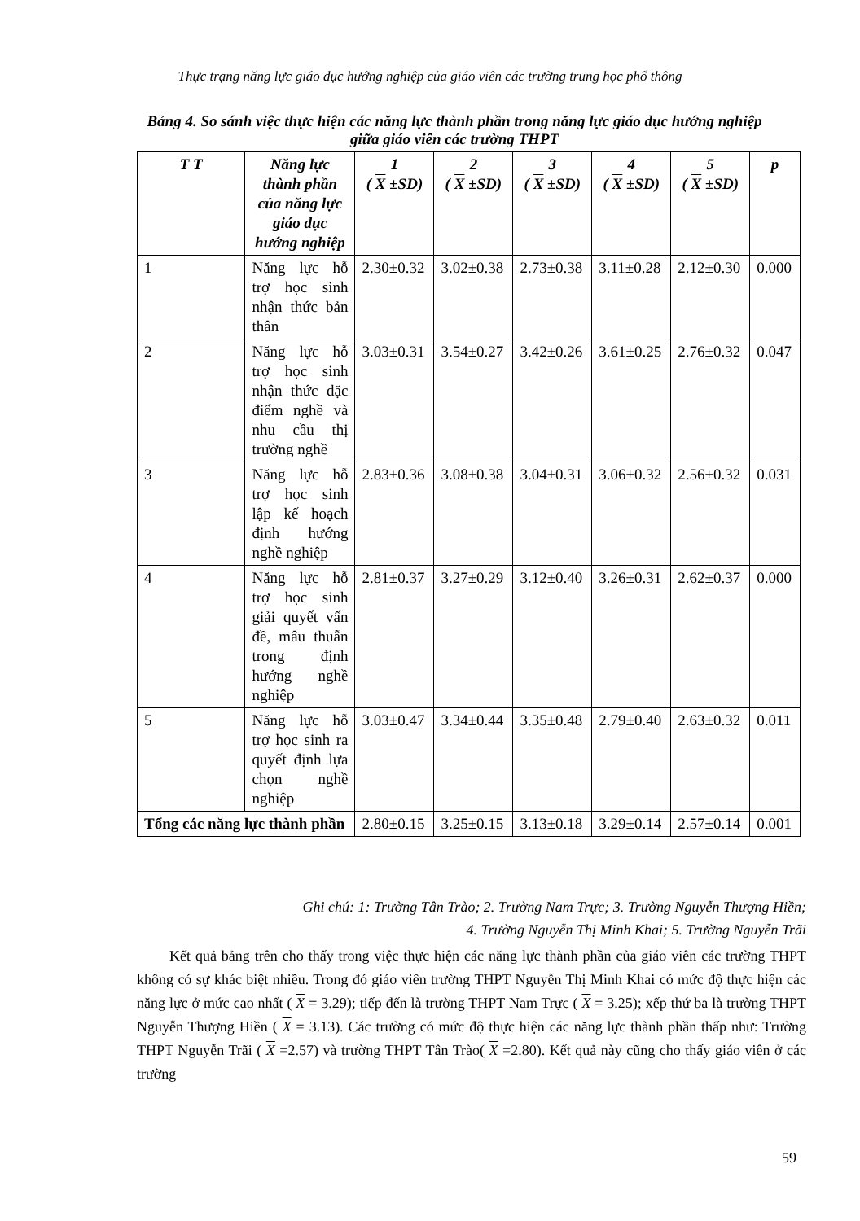Thực trạng năng lực giáo dục hướng nghiệp của giáo viên các trường trung học phổ thông
Bảng 4. So sánh việc thực hiện các năng lực thành phần trong năng lực giáo dục hướng nghiệp giữa giáo viên các trường THPT
| T T | Năng lực thành phần của năng lực giáo dục hướng nghiệp | 1 ( X ±SD) | 2 ( X ±SD) | 3 ( X ±SD) | 4 ( X ±SD) | 5 ( X ±SD) | p |
| --- | --- | --- | --- | --- | --- | --- | --- |
| 1 | Năng lực hỗ trợ học sinh nhận thức bản thân | 2.30±0.32 | 3.02±0.38 | 2.73±0.38 | 3.11±0.28 | 2.12±0.30 | 0.000 |
| 2 | Năng lực hỗ trợ học sinh nhận thức đặc điểm nghề và nhu cầu thị trường nghề | 3.03±0.31 | 3.54±0.27 | 3.42±0.26 | 3.61±0.25 | 2.76±0.32 | 0.047 |
| 3 | Năng lực hỗ trợ học sinh lập kế hoạch định hướng nghề nghiệp | 2.83±0.36 | 3.08±0.38 | 3.04±0.31 | 3.06±0.32 | 2.56±0.32 | 0.031 |
| 4 | Năng lực hỗ trợ học sinh giải quyết vấn đề, mâu thuẫn trong định hướng nghề nghiệp | 2.81±0.37 | 3.27±0.29 | 3.12±0.40 | 3.26±0.31 | 2.62±0.37 | 0.000 |
| 5 | Năng lực hỗ trợ học sinh ra quyết định lựa chọn nghề nghiệp | 3.03±0.47 | 3.34±0.44 | 3.35±0.48 | 2.79±0.40 | 2.63±0.32 | 0.011 |
| Tổng các năng lực thành phần | | 2.80±0.15 | 3.25±0.15 | 3.13±0.18 | 3.29±0.14 | 2.57±0.14 | 0.001 |
Ghi chú: 1: Trường Tân Trào; 2. Trường Nam Trực; 3. Trường Nguyễn Thượng Hiền;
4. Trường Nguyễn Thị Minh Khai; 5. Trường Nguyễn Trãi
Kết quả bảng trên cho thấy trong việc thực hiện các năng lực thành phần của giáo viên các trường THPT không có sự khác biệt nhiều. Trong đó giáo viên trường THPT Nguyễn Thị Minh Khai có mức độ thực hiện các năng lực ở mức cao nhất ( X = 3.29); tiếp đến là trường THPT Nam Trực ( X = 3.25); xếp thứ ba là trường THPT Nguyễn Thượng Hiền ( X = 3.13). Các trường có mức độ thực hiện các năng lực thành phần thấp như: Trường THPT Nguyễn Trãi ( X =2.57) và trường THPT Tân Trào( X =2.80). Kết quả này cũng cho thấy giáo viên ở các trường
59